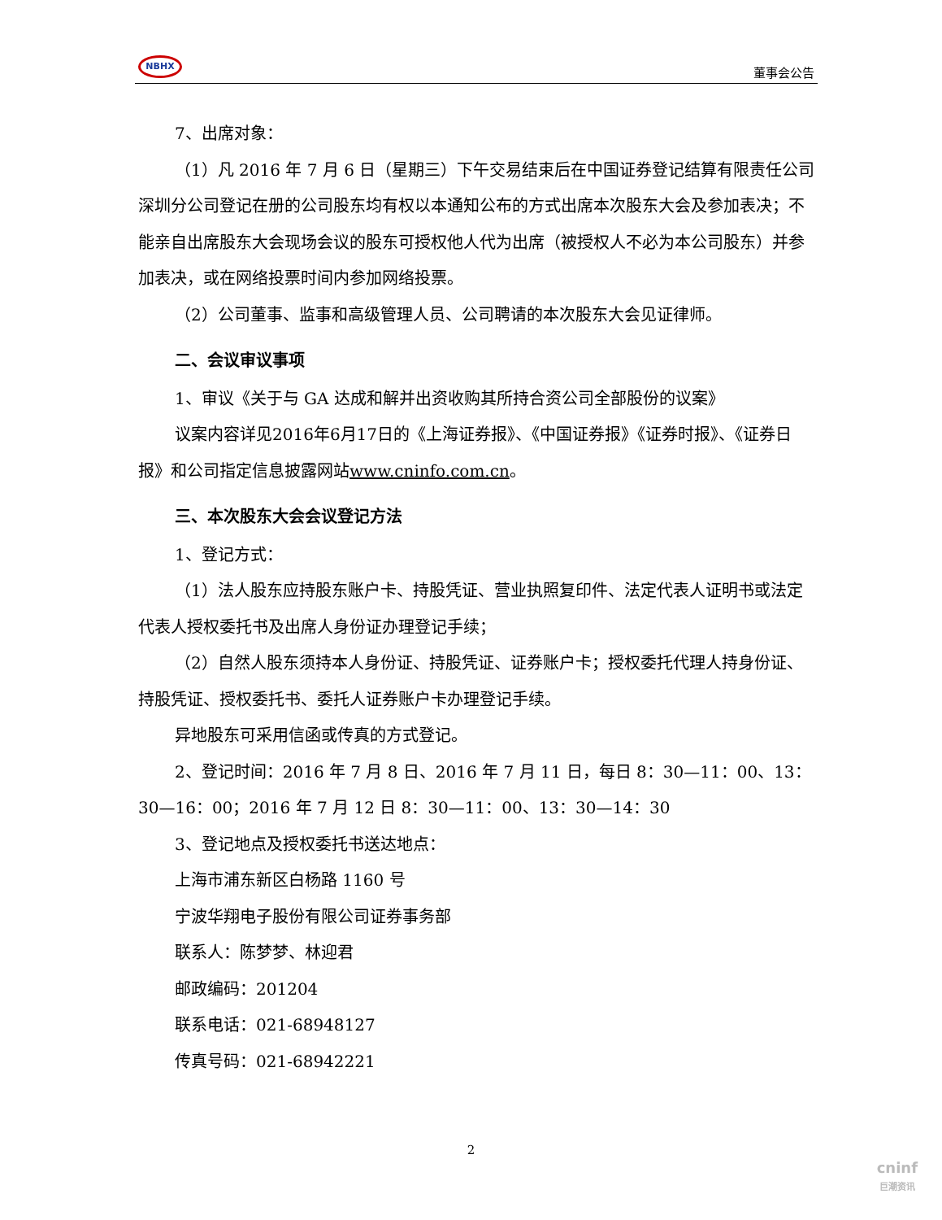NBHX
董事会公告
7、出席对象：
（1）凡 2016 年 7 月 6 日（星期三）下午交易结束后在中国证券登记结算有限责任公司深圳分公司登记在册的公司股东均有权以本通知公布的方式出席本次股东大会及参加表决；不能亲自出席股东大会现场会议的股东可授权他人代为出席（被授权人不必为本公司股东）并参加表决，或在网络投票时间内参加网络投票。
（2）公司董事、监事和高级管理人员、公司聘请的本次股东大会见证律师。
二、会议审议事项
1、审议《关于与 GA 达成和解并出资收购其所持合资公司全部股份的议案》
议案内容详见2016年6月17日的《上海证券报》、《中国证券报》《证券时报》、《证券日报》和公司指定信息披露网站www.cninfo.com.cn。
三、本次股东大会会议登记方法
1、登记方式：
（1）法人股东应持股东账户卡、持股凭证、营业执照复印件、法定代表人证明书或法定代表人授权委托书及出席人身份证办理登记手续；
（2）自然人股东须持本人身份证、持股凭证、证券账户卡；授权委托代理人持身份证、持股凭证、授权委托书、委托人证券账户卡办理登记手续。
异地股东可采用信函或传真的方式登记。
2、登记时间：2016 年 7 月 8 日、2016 年 7 月 11 日，每日 8：30—11：00、13：30—16：00；2016 年 7 月 12 日 8：30—11：00、13：30—14：30
3、登记地点及授权委托书送达地点：
上海市浦东新区白杨路 1160 号
宁波华翔电子股份有限公司证券事务部
联系人：陈梦梦、林迎君
邮政编码：201204
联系电话：021-68948127
传真号码：021-68942221
2
cninf
巨潮资讯